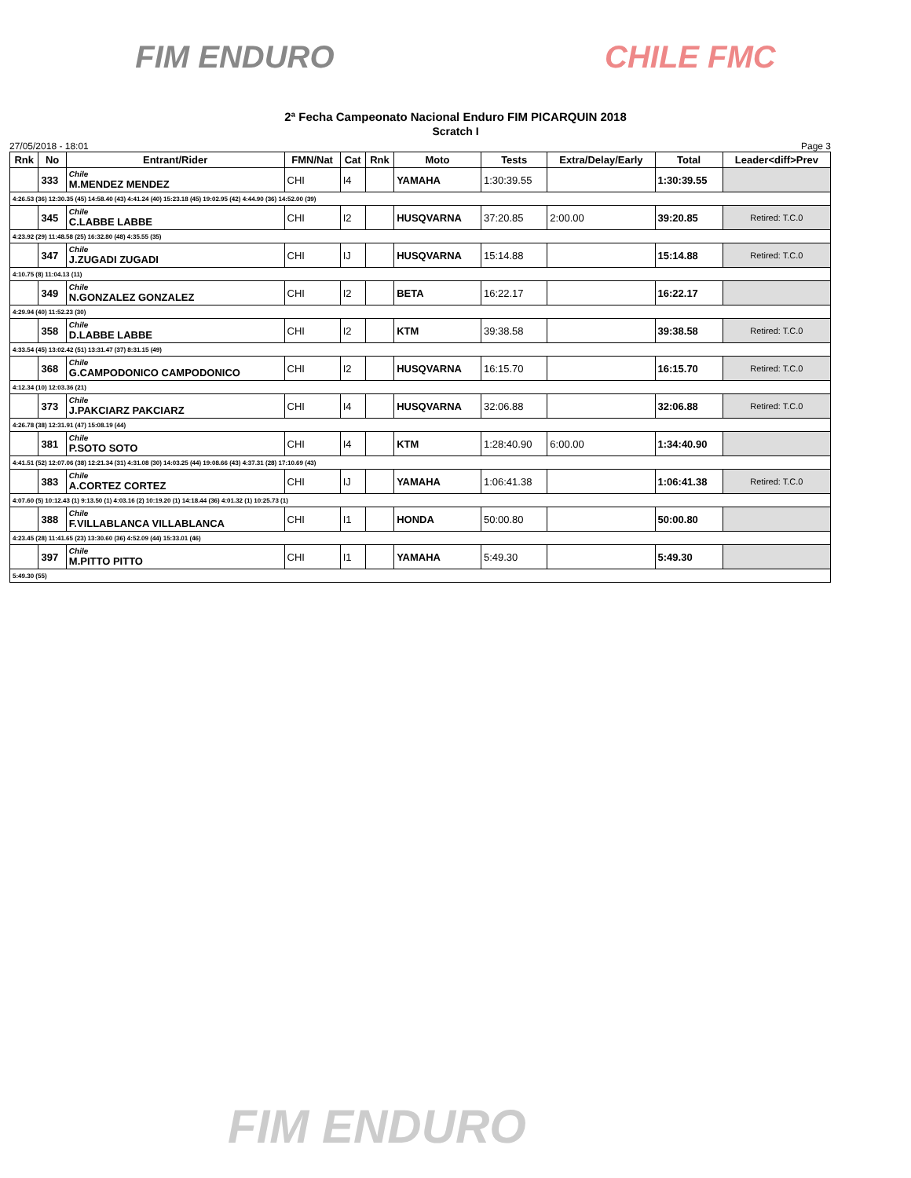FIM ENDURO CHILE FMC
2ª Fecha Campeonato Nacional Enduro FIM PICARQUIN 2018
Scratch I
27/05/2018 - 18:01 Page 3
| Rnk | No | Entrant/Rider | FMN/Nat | Cat | Rnk | Moto | Tests | Extra/Delay/Early | Total | Leader<diff>Prev |
| --- | --- | --- | --- | --- | --- | --- | --- | --- | --- | --- |
| | 333 | Chile M.MENDEZ MENDEZ | CHI | I4 | | YAMAHA | 1:30:39.55 | | 1:30:39.55 | |
| 4:26.53 (36) 12:30.35 (45) 14:58.40 (43) 4:41.24 (40) 15:23.18 (45) 19:02.95 (42) 4:44.90 (36) 14:52.00 (39) | | | | | | | | | | |
| | 345 | Chile C.LABBE LABBE | CHI | I2 | | HUSQVARNA | 37:20.85 | 2:00.00 | 39:20.85 | Retired: T.C.0 |
| 4:23.92 (29) 11:48.58 (25) 16:32.80 (48) 4:35.55 (35) | | | | | | | | | | |
| | 347 | Chile J.ZUGADI ZUGADI | CHI | IJ | | HUSQVARNA | 15:14.88 | | 15:14.88 | Retired: T.C.0 |
| 4:10.75 (8) 11:04.13 (11) | | | | | | | | | | |
| | 349 | Chile N.GONZALEZ GONZALEZ | CHI | I2 | | BETA | 16:22.17 | | 16:22.17 | |
| 4:29.94 (40) 11:52.23 (30) | | | | | | | | | | |
| | 358 | Chile D.LABBE LABBE | CHI | I2 | | KTM | 39:38.58 | | 39:38.58 | Retired: T.C.0 |
| 4:33.54 (45) 13:02.42 (51) 13:31.47 (37) 8:31.15 (49) | | | | | | | | | | |
| | 368 | Chile G.CAMPODONICO CAMPODONICO | CHI | I2 | | HUSQVARNA | 16:15.70 | | 16:15.70 | Retired: T.C.0 |
| 4:12.34 (10) 12:03.36 (21) | | | | | | | | | | |
| | 373 | Chile J.PAKCIARZ PAKCIARZ | CHI | I4 | | HUSQVARNA | 32:06.88 | | 32:06.88 | Retired: T.C.0 |
| 4:26.78 (38) 12:31.91 (47) 15:08.19 (44) | | | | | | | | | | |
| | 381 | Chile P.SOTO SOTO | CHI | I4 | | KTM | 1:28:40.90 | 6:00.00 | 1:34:40.90 | |
| 4:41.51 (52) 12:07.06 (38) 12:21.34 (31) 4:31.08 (30) 14:03.25 (44) 19:08.66 (43) 4:37.31 (28) 17:10.69 (43) | | | | | | | | | | |
| | 383 | Chile A.CORTEZ CORTEZ | CHI | IJ | | YAMAHA | 1:06:41.38 | | 1:06:41.38 | Retired: T.C.0 |
| 4:07.60 (5) 10:12.43 (1) 9:13.50 (1) 4:03.16 (2) 10:19.20 (1) 14:18.44 (36) 4:01.32 (1) 10:25.73 (1) | | | | | | | | | | |
| | 388 | Chile F.VILLABLANCA VILLABLANCA | CHI | I1 | | HONDA | 50:00.80 | | 50:00.80 | |
| 4:23.45 (28) 11:41.65 (23) 13:30.60 (36) 4:52.09 (44) 15:33.01 (46) | | | | | | | | | | |
| | 397 | Chile M.PITTO PITTO | CHI | I1 | | YAMAHA | 5:49.30 | | 5:49.30 | |
| 5:49.30 (55) | | | | | | | | | | |
FIM ENDURO